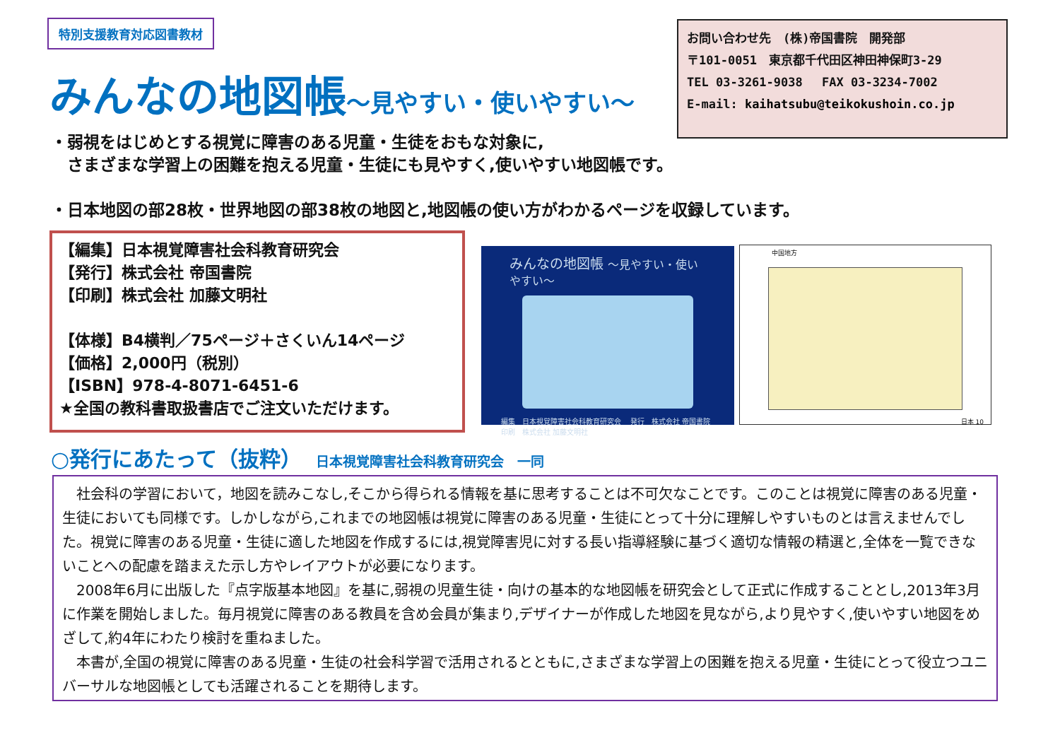特別支援教育対応図書教材
お問い合わせ先　(株)帝国書院　開発部
〒101-0051　東京都千代田区神田神保町3-29
TEL 03-3261-9038　 FAX 03-3234-7002
E-mail: kaihatsubu@teikokushoin.co.jp
みんなの地図帳～見やすい・使いやすい～
・弱視をはじめとする視覚に障害のある児童・生徒をおもな対象に,
　さまざまな学習上の困難を抱える児童・生徒にも見やすく,使いやすい地図帳です。
・日本地図の部28枚・世界地図の部38枚の地図と,地図帳の使い方がわかるページを収録しています。
【編集】日本視覚障害社会科教育研究会
【発行】株式会社 帝国書院
【印刷】株式会社 加藤文明社
【体様】B4横判／75ページ＋さくいん14ページ
【価格】2,000円（税別）
【ISBN】978-4-8071-6451-6
★全国の教科書取扱書店でご注文いただけます。
みんなの地図帳 ～見やすい・使いやすい～
編集　日本視覚障害社会科教育研究会　 発行　株式会社 帝国書院
印刷　株式会社 加藤文明社
中国地方
日本 10
○発行にあたって（抜粋） 日本視覚障害社会科教育研究会　一同
社会科の学習において，地図を読みこなし,そこから得られる情報を基に思考することは不可欠なことです。このことは視覚に障害のある児童・生徒においても同様です。しかしながら,これまでの地図帳は視覚に障害のある児童・生徒にとって十分に理解しやすいものとは言えませんでした。視覚に障害のある児童・生徒に適した地図を作成するには,視覚障害児に対する長い指導経験に基づく適切な情報の精選と,全体を一覧できないことへの配慮を踏まえた示し方やレイアウトが必要になります。
2008年6月に出版した『点字版基本地図』を基に,弱視の児童生徒・向けの基本的な地図帳を研究会として正式に作成することとし,2013年3月に作業を開始しました。毎月視覚に障害のある教員を含め会員が集まり,デザイナーが作成した地図を見ながら,より見やすく,使いやすい地図をめざして,約4年にわたり検討を重ねました。
本書が,全国の視覚に障害のある児童・生徒の社会科学習で活用されるとともに,さまざまな学習上の困難を抱える児童・生徒にとって役立つユニバーサルな地図帳としても活躍されることを期待します。